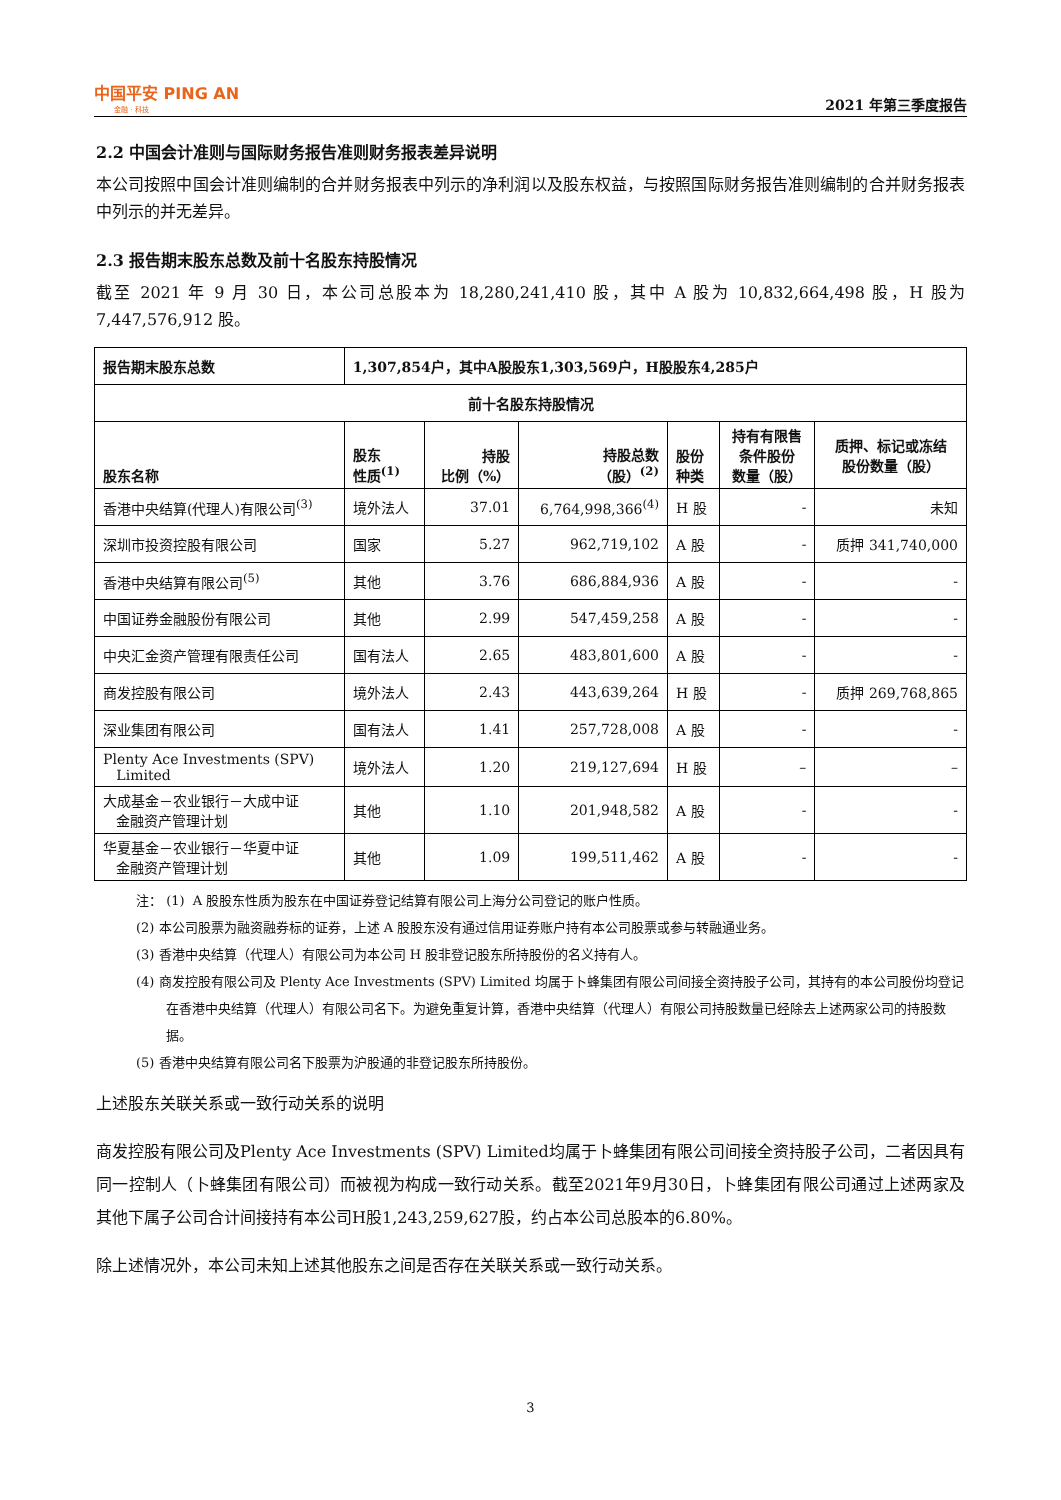中国平安 PING AN
金融 · 科技
2021 年第三季度报告
2.2 中国会计准则与国际财务报告准则财务报表差异说明
本公司按照中国会计准则编制的合并财务报表中列示的净利润以及股东权益，与按照国际财务报告准则编制的合并财务报表中列示的并无差异。
2.3 报告期末股东总数及前十名股东持股情况
截至 2021 年 9 月 30 日，本公司总股本为 18,280,241,410 股，其中 A 股为 10,832,664,498 股，H 股为 7,447,576,912 股。
| 报告期末股东总数 | 1,307,854户，其中A股股东1,303,569户，H股股东4,285户 | | | | | |
| --- | --- | --- | --- | --- | --- | --- |
| 前十名股东持股情况 | | | | | | |
| 股东名称 | 股东 性质<sup>(1)</sup> | 持股 比例（%） | 持股总数 （股）<sup>(2)</sup> | 股份 种类 | 持有有限售 条件股份 数量（股） | 质押、标记或冻结 股份数量（股） |
| 香港中央结算(代理人)有限公司<sup>(3)</sup> | 境外法人 | 37.01 | 6,764,998,366<sup>(4)</sup> | H 股 | - | 未知 |
| 深圳市投资控股有限公司 | 国家 | 5.27 | 962,719,102 | A 股 | - | 质押 341,740,000 |
| 香港中央结算有限公司<sup>(5)</sup> | 其他 | 3.76 | 686,884,936 | A 股 | - | - |
| 中国证券金融股份有限公司 | 其他 | 2.99 | 547,459,258 | A 股 | - | - |
| 中央汇金资产管理有限责任公司 | 国有法人 | 2.65 | 483,801,600 | A 股 | - | - |
| 商发控股有限公司 | 境外法人 | 2.43 | 443,639,264 | H 股 | - | 质押 269,768,865 |
| 深业集团有限公司 | 国有法人 | 1.41 | 257,728,008 | A 股 | - | - |
| Plenty Ace Investments (SPV) Limited | 境外法人 | 1.20 | 219,127,694 | H 股 | – | – |
| 大成基金－农业银行－大成中证 金融资产管理计划 | 其他 | 1.10 | 201,948,582 | A 股 | - | - |
| 华夏基金－农业银行－华夏中证 金融资产管理计划 | 其他 | 1.09 | 199,511,462 | A 股 | - | - |
注： (1) A 股股东性质为股东在中国证券登记结算有限公司上海分公司登记的账户性质。
(2) 本公司股票为融资融券标的证券，上述 A 股股东没有通过信用证券账户持有本公司股票或参与转融通业务。
(3) 香港中央结算（代理人）有限公司为本公司 H 股非登记股东所持股份的名义持有人。
(4) 商发控股有限公司及 Plenty Ace Investments (SPV) Limited 均属于卜蜂集团有限公司间接全资持股子公司，其持有的本公司股份均登记在香港中央结算（代理人）有限公司名下。为避免重复计算，香港中央结算（代理人）有限公司持股数量已经除去上述两家公司的持股数据。
(5) 香港中央结算有限公司名下股票为沪股通的非登记股东所持股份。
上述股东关联关系或一致行动关系的说明
商发控股有限公司及Plenty Ace Investments (SPV) Limited均属于卜蜂集团有限公司间接全资持股子公司，二者因具有同一控制人（卜蜂集团有限公司）而被视为构成一致行动关系。截至2021年9月30日，卜蜂集团有限公司通过上述两家及其他下属子公司合计间接持有本公司H股1,243,259,627股，约占本公司总股本的6.80%。
除上述情况外，本公司未知上述其他股东之间是否存在关联关系或一致行动关系。
3